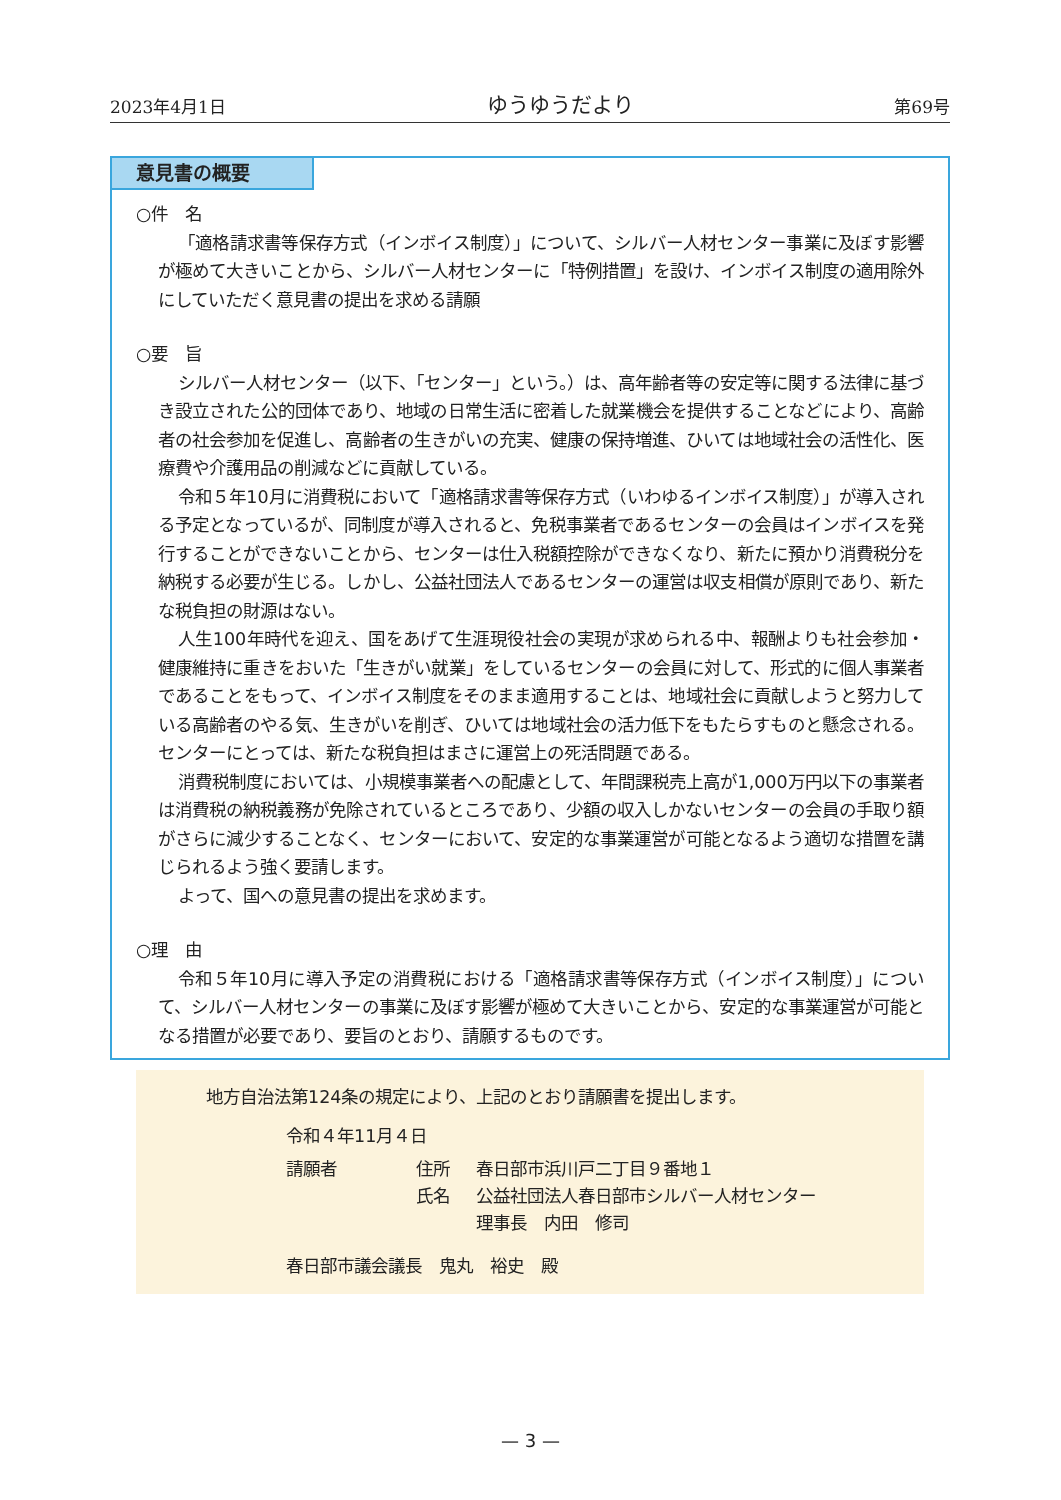2023年4月1日 ゆうゆうだより 第69号
意見書の概要
○件　名
「適格請求書等保存方式（インボイス制度）」について、シルバー人材センター事業に及ぼす影響が極めて大きいことから、シルバー人材センターに「特例措置」を設け、インボイス制度の適用除外にしていただく意見書の提出を求める請願
○要　旨
シルバー人材センター（以下、「センター」という。）は、高年齢者等の安定等に関する法律に基づき設立された公的団体であり、地域の日常生活に密着した就業機会を提供することなどにより、高齢者の社会参加を促進し、高齢者の生きがいの充実、健康の保持増進、ひいては地域社会の活性化、医療費や介護用品の削減などに貢献している。
令和５年10月に消費税において「適格請求書等保存方式（いわゆるインボイス制度）」が導入される予定となっているが、同制度が導入されると、免税事業者であるセンターの会員はインボイスを発行することができないことから、センターは仕入税額控除ができなくなり、新たに預かり消費税分を納税する必要が生じる。しかし、公益社団法人であるセンターの運営は収支相償が原則であり、新たな税負担の財源はない。
人生100年時代を迎え、国をあげて生涯現役社会の実現が求められる中、報酬よりも社会参加・健康維持に重きをおいた「生きがい就業」をしているセンターの会員に対して、形式的に個人事業者であることをもって、インボイス制度をそのまま適用することは、地域社会に貢献しようと努力している高齢者のやる気、生きがいを削ぎ、ひいては地域社会の活力低下をもたらすものと懸念される。センターにとっては、新たな税負担はまさに運営上の死活問題である。
消費税制度においては、小規模事業者への配慮として、年間課税売上高が1,000万円以下の事業者は消費税の納税義務が免除されているところであり、少額の収入しかないセンターの会員の手取り額がさらに減少することなく、センターにおいて、安定的な事業運営が可能となるよう適切な措置を講じられるよう強く要請します。
よって、国への意見書の提出を求めます。
○理　由
令和５年10月に導入予定の消費税における「適格請求書等保存方式（インボイス制度）」について、シルバー人材センターの事業に及ぼす影響が極めて大きいことから、安定的な事業運営が可能となる措置が必要であり、要旨のとおり、請願するものです。
地方自治法第124条の規定により、上記のとおり請願書を提出します。
令和４年11月４日
請願者 住所 春日部市浜川戸二丁目９番地１
氏名 公益社団法人春日部市シルバー人材センター
理事長　内田　修司
春日部市議会議長　鬼丸　裕史　殿
— 3 —